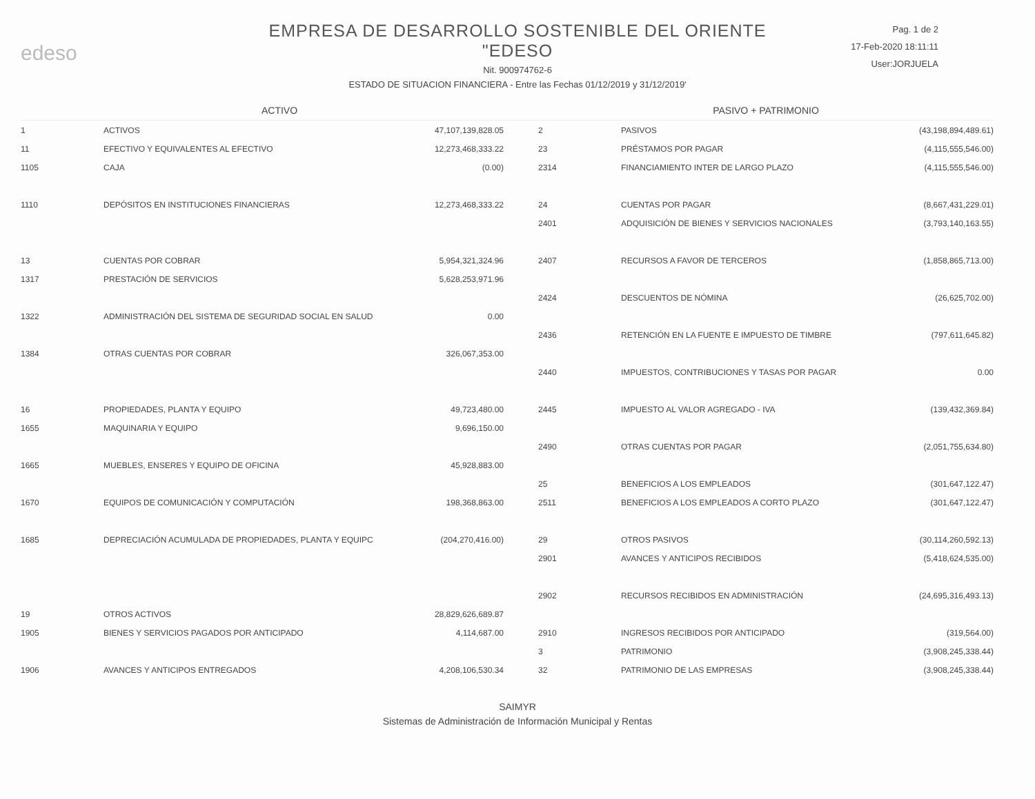edeso
EMPRESA DE DESARROLLO SOSTENIBLE DEL ORIENTE
"EDESO
Nit. 900974762-6
ESTADO DE SITUACION FINANCIERA - Entre las Fechas 01/12/2019 y 31/12/2019'
Pag. 1 de 2
17-Feb-2020 18:11:11
User:JORJUELA
| ACTIVO | | | PASIVO + PATRIMONIO | | |
| --- | --- | --- | --- | --- | --- |
| 1 | ACTIVOS | 47,107,139,828.05 | 2 | PASIVOS | (43,198,894,489.61) |
| 11 | EFECTIVO Y EQUIVALENTES AL EFECTIVO | 12,273,468,333.22 | 23 | PRÉSTAMOS POR PAGAR | (4,115,555,546.00) |
| 1105 | CAJA | (0.00) | 2314 | FINANCIAMIENTO INTER DE LARGO PLAZO | (4,115,555,546.00) |
| 1110 | DEPÓSITOS EN INSTITUCIONES FINANCIERAS | 12,273,468,333.22 | 24 | CUENTAS POR PAGAR | (8,667,431,229.01) |
| | | | 2401 | ADQUISICIÓN DE BIENES Y SERVICIOS NACIONALES | (3,793,140,163.55) |
| 13 | CUENTAS POR COBRAR | 5,954,321,324.96 | 2407 | RECURSOS A FAVOR DE TERCEROS | (1,858,865,713.00) |
| 1317 | PRESTACIÓN DE SERVICIOS | 5,628,253,971.96 | | | |
| | | | 2424 | DESCUENTOS DE NÓMINA | (26,625,702.00) |
| 1322 | ADMINISTRACIÓN DEL SISTEMA DE SEGURIDAD SOCIAL EN SALUD | 0.00 | | | |
| | | | 2436 | RETENCIÓN EN LA FUENTE E IMPUESTO DE TIMBRE | (797,611,645.82) |
| 1384 | OTRAS CUENTAS POR COBRAR | 326,067,353.00 | | | |
| | | | 2440 | IMPUESTOS, CONTRIBUCIONES Y TASAS POR PAGAR | 0.00 |
| 16 | PROPIEDADES, PLANTA Y EQUIPO | 49,723,480.00 | 2445 | IMPUESTO AL VALOR AGREGADO - IVA | (139,432,369.84) |
| 1655 | MAQUINARIA Y EQUIPO | 9,696,150.00 | | | |
| | | | 2490 | OTRAS CUENTAS POR PAGAR | (2,051,755,634.80) |
| 1665 | MUEBLES, ENSERES Y EQUIPO DE OFICINA | 45,928,883.00 | | | |
| | | | 25 | BENEFICIOS A LOS EMPLEADOS | (301,647,122.47) |
| 1670 | EQUIPOS DE COMUNICACIÓN Y COMPUTACIÓN | 198,368,863.00 | 2511 | BENEFICIOS A LOS EMPLEADOS A CORTO PLAZO | (301,647,122.47) |
| 1685 | DEPRECIACIÓN ACUMULADA DE PROPIEDADES, PLANTA Y EQUIPC | (204,270,416.00) | 29 | OTROS PASIVOS | (30,114,260,592.13) |
| | | | 2901 | AVANCES Y ANTICIPOS RECIBIDOS | (5,418,624,535.00) |
| | | | 2902 | RECURSOS RECIBIDOS EN ADMINISTRACIÓN | (24,695,316,493.13) |
| 19 | OTROS ACTIVOS | 28,829,626,689.87 | | | |
| 1905 | BIENES Y SERVICIOS PAGADOS POR ANTICIPADO | 4,114,687.00 | 2910 | INGRESOS RECIBIDOS POR ANTICIPADO | (319,564.00) |
| | | | 3 | PATRIMONIO | (3,908,245,338.44) |
| 1906 | AVANCES Y ANTICIPOS ENTREGADOS | 4,208,106,530.34 | 32 | PATRIMONIO DE LAS EMPRESAS | (3,908,245,338.44) |
SAIMYR
Sistemas de Administración de Información Municipal y Rentas